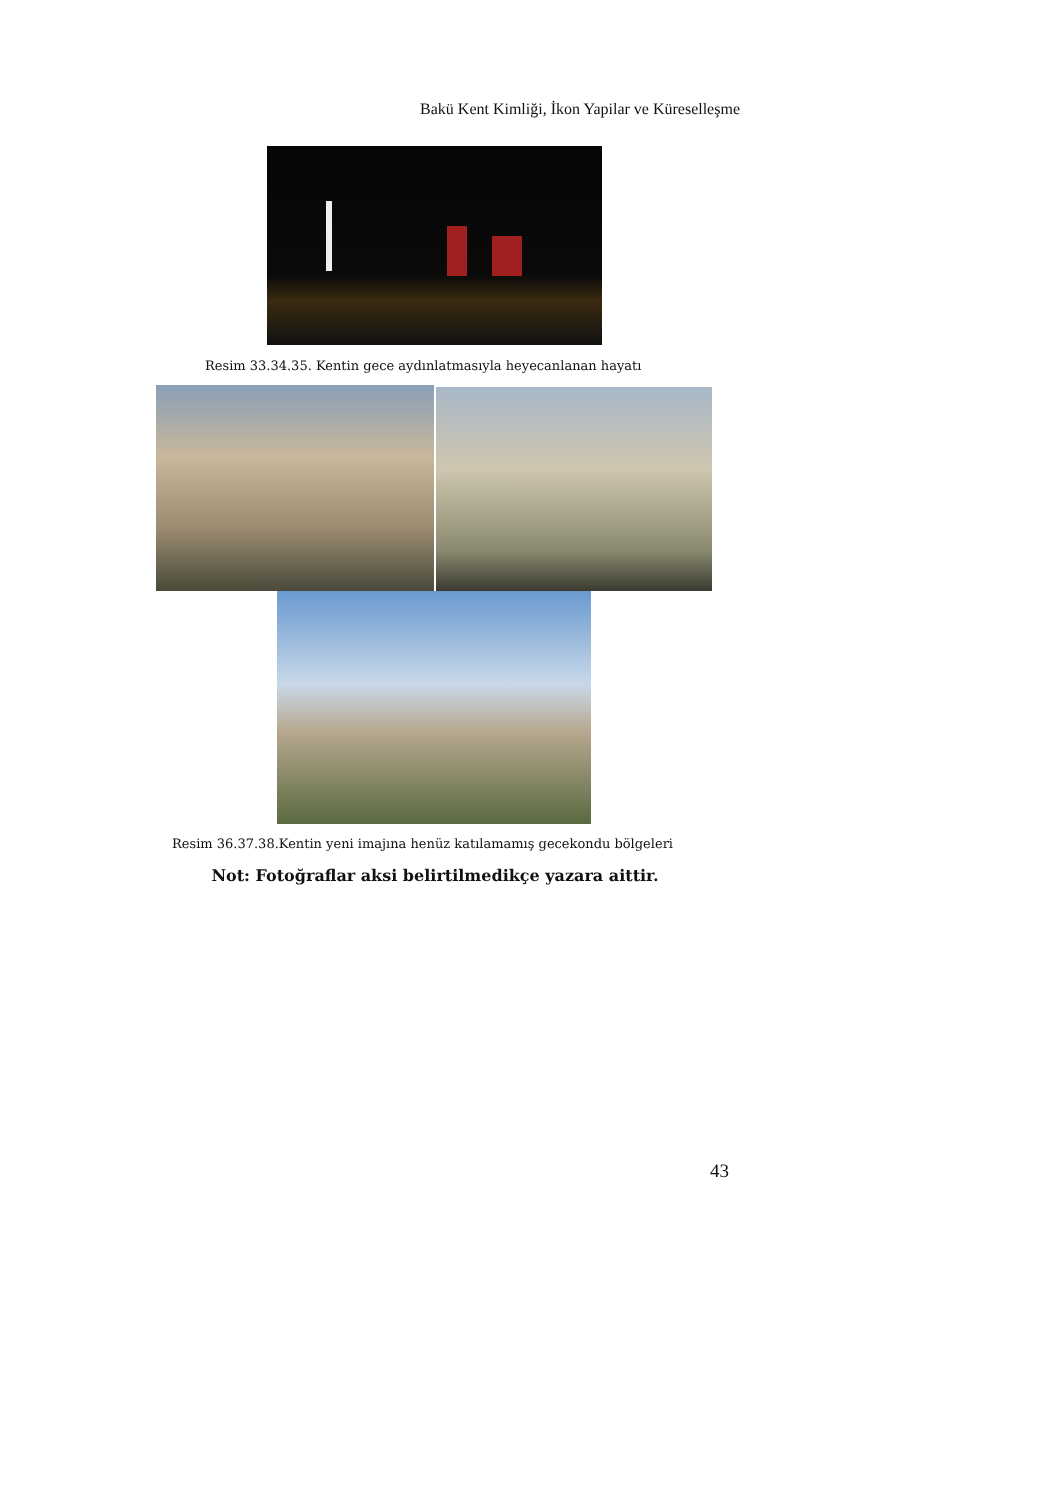Bakü Kent Kimliği, İkon Yapilar ve Küreselleşme
Resim 33.34.35. Kentin gece aydınlatmasıyla heyecanlanan hayatı
Resim 36.37.38.Kentin yeni imajına henüz katılamamış gecekondu bölgeleri
Not: Fotoğraflar aksi belirtilmedikçe yazara aittir.
43